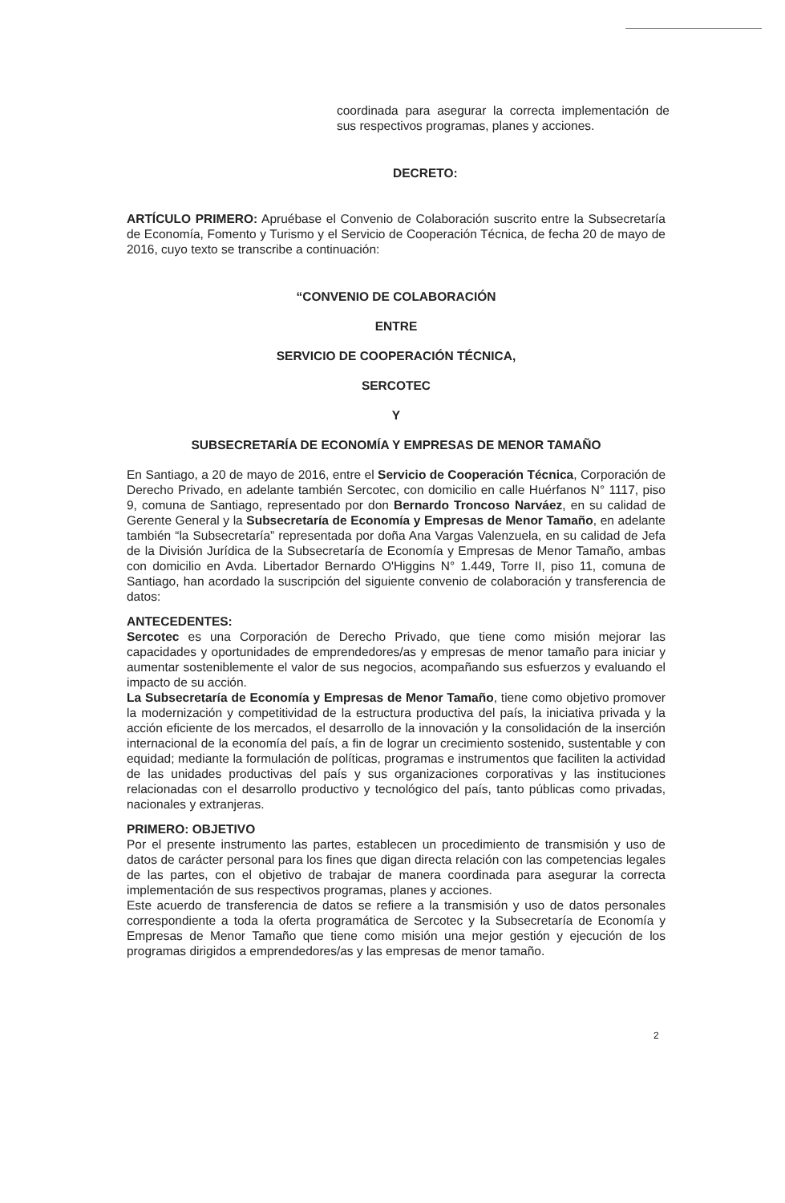coordinada para asegurar la correcta implementación de sus respectivos programas, planes y acciones.
DECRETO:
ARTÍCULO PRIMERO: Apruébase el Convenio de Colaboración suscrito entre la Subsecretaría de Economía, Fomento y Turismo y el Servicio de Cooperación Técnica, de fecha 20 de mayo de 2016, cuyo texto se transcribe a continuación:
“CONVENIO DE COLABORACIÓN
ENTRE
SERVICIO DE COOPERACIÓN TÉCNICA,
SERCOTEC
Y
SUBSECRETARÍA DE ECONOMÍA Y EMPRESAS DE MENOR TAMAÑO
En Santiago, a 20 de mayo de 2016, entre el Servicio de Cooperación Técnica, Corporación de Derecho Privado, en adelante también Sercotec, con domicilio en calle Huérfanos N° 1117, piso 9, comuna de Santiago, representado por don Bernardo Troncoso Narváez, en su calidad de Gerente General y la Subsecretaría de Economía y Empresas de Menor Tamaño, en adelante también “la Subsecretaría” representada por doña Ana Vargas Valenzuela, en su calidad de Jefa de la División Jurídica de la Subsecretaría de Economía y Empresas de Menor Tamaño, ambas con domicilio en Avda. Libertador Bernardo O'Higgins N° 1.449, Torre II, piso 11, comuna de Santiago, han acordado la suscripción del siguiente convenio de colaboración y transferencia de datos:
ANTECEDENTES:
Sercotec es una Corporación de Derecho Privado, que tiene como misión mejorar las capacidades y oportunidades de emprendedores/as y empresas de menor tamaño para iniciar y aumentar sosteniblemente el valor de sus negocios, acompañando sus esfuerzos y evaluando el impacto de su acción.
La Subsecretaría de Economía y Empresas de Menor Tamaño, tiene como objetivo promover la modernización y competitividad de la estructura productiva del país, la iniciativa privada y la acción eficiente de los mercados, el desarrollo de la innovación y la consolidación de la inserción internacional de la economía del país, a fin de lograr un crecimiento sostenido, sustentable y con equidad; mediante la formulación de políticas, programas e instrumentos que faciliten la actividad de las unidades productivas del país y sus organizaciones corporativas y las instituciones relacionadas con el desarrollo productivo y tecnológico del país, tanto públicas como privadas, nacionales y extranjeras.
PRIMERO: OBJETIVO
Por el presente instrumento las partes, establecen un procedimiento de transmisión y uso de datos de carácter personal para los fines que digan directa relación con las competencias legales de las partes, con el objetivo de trabajar de manera coordinada para asegurar la correcta implementación de sus respectivos programas, planes y acciones.
Este acuerdo de transferencia de datos se refiere a la transmisión y uso de datos personales correspondiente a toda la oferta programática de Sercotec y la Subsecretaría de Economía y Empresas de Menor Tamaño que tiene como misión una mejor gestión y ejecución de los programas dirigidos a emprendedores/as y las empresas de menor tamaño.
2